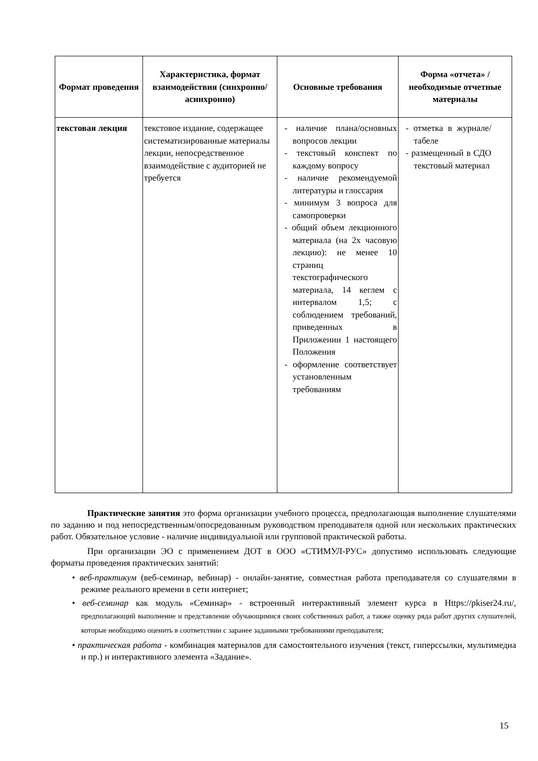| Формат проведения | Характеристика, формат взаимодействия (синхронно/асинхронно) | Основные требования | Форма «отчета» / необходимые отчетные материалы |
| --- | --- | --- | --- |
| текстовая лекция | текстовое издание, содержащее систематизированные материалы лекции, непосредственное взаимодействие с аудиторией не требуется | - наличие плана/основных вопросов лекции - текстовый конспект по каждому вопросу - наличие рекомендуемой литературы и глоссария - минимум 3 вопроса для самопроверки - общий объем лекционного материала (на 2х часовую лекцию): не менее 10 страниц текстографического материала, 14 кеглем с интервалом 1,5; с соблюдением требований, приведенных в Приложении 1 настоящего Положения - оформление соответствует установленным требованиям | - отметка в журнале/табеле - размещенный в СДО текстовый материал |
Практические занятия это форма организации учебного процесса, предполагающая выполнение слушателями по заданию и под непосредственным/опосредованным руководством преподавателя одной или нескольких практических работ. Обязательное условие - наличие индивидуальной или групповой практической работы.
При организации ЭО с применением ДОТ в ООО «СТИМУЛ-РУС» допустимо использовать следующие форматы проведения практических занятий:
• веб-практикум (веб-семинар, вебинар) - онлайн-занятие, совместная работа преподавателя со слушателями в режиме реального времени в сети интернет;
• веб-семинар как модуль «Семинар» - встроенный интерактивный элемент курса в Https://pkiser24.ru/, предполагающий выполнение и представление обучающимися своих собственных работ, а также оценку ряда работ других слушателей, которые необходимо оценить в соответствии с заранее заданными требованиями преподавателя;
• практическая работа - комбинация материалов для самостоятельного изучения (текст, гиперссылки, мультимедиа и пр.) и интерактивного элемента «Задание».
15